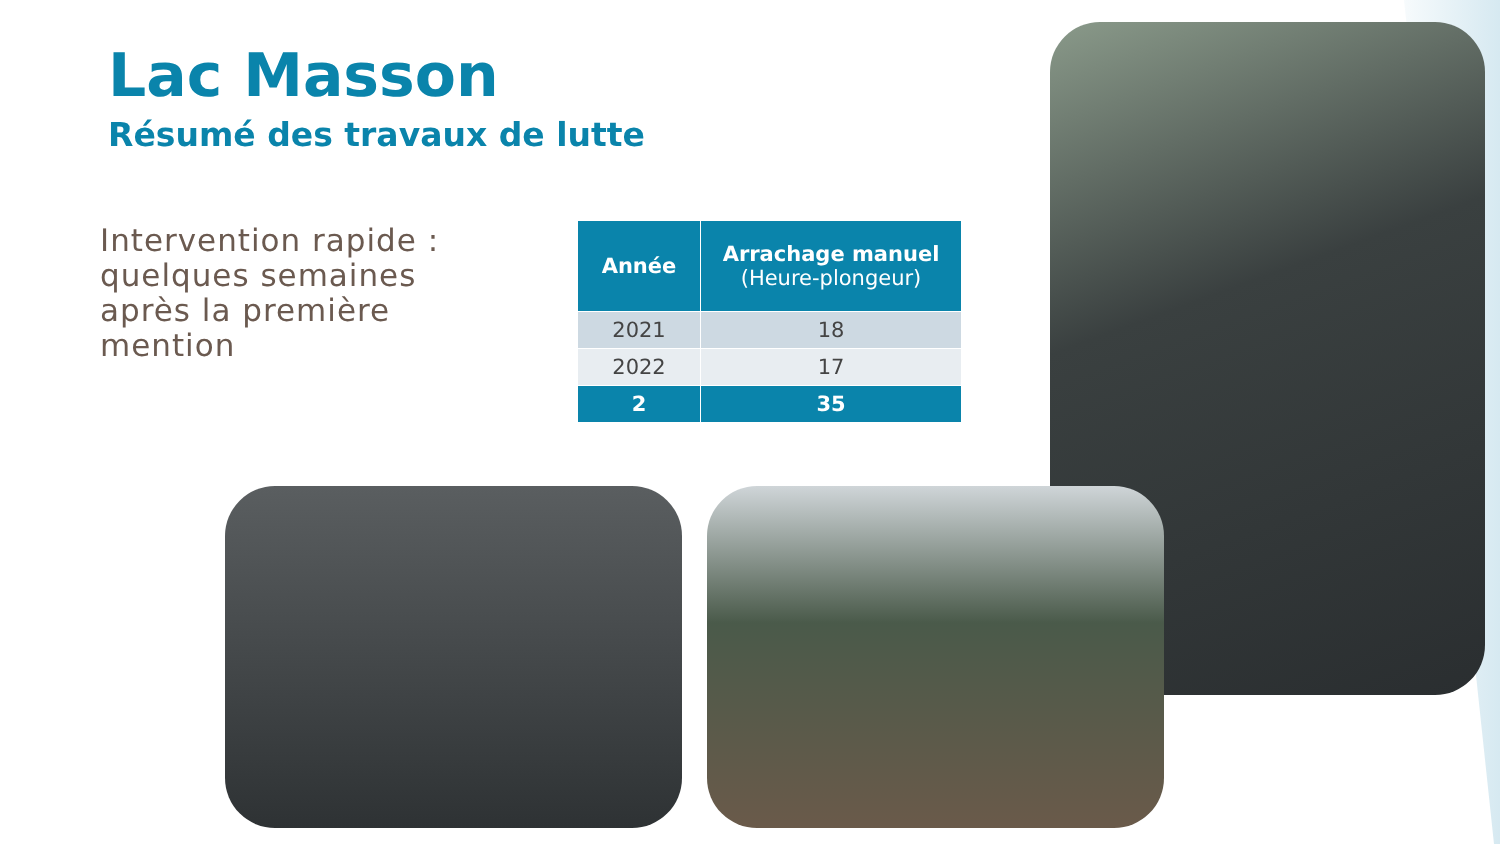Lac Masson
Résumé des travaux de lutte
Intervention rapide : quelques semaines après la première mention
| Année | Arrachage manuel (Heure-plongeur) |
| --- | --- |
| 2021 | 18 |
| 2022 | 17 |
| 2 | 35 |